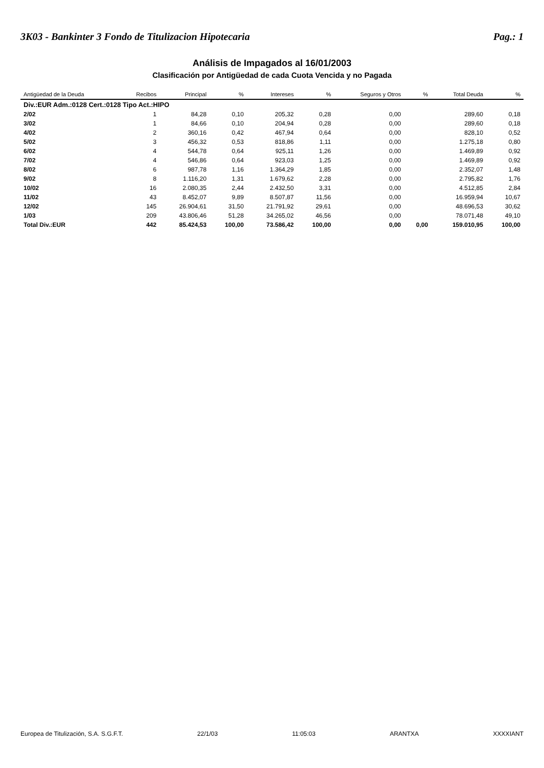3K03 - Bankinter 3 Fondo de Titulizacion Hipotecaria Pag.: 1
Análisis de Impagados al 16/01/2003
Clasificación por Antigüedad de cada Cuota Vencida y no Pagada
| Antigüedad de la Deuda | Recibos | Principal | % | Intereses | % | Seguros y Otros | % | Total Deuda | % |
| --- | --- | --- | --- | --- | --- | --- | --- | --- | --- |
| Div.:EUR Adm.:0128 Cert.:0128 Tipo Act.:HIPO | | | | | | | | | |
| 2/02 | 1 | 84,28 | 0,10 | 205,32 | 0,28 | 0,00 | | 289,60 | 0,18 |
| 3/02 | 1 | 84,66 | 0,10 | 204,94 | 0,28 | 0,00 | | 289,60 | 0,18 |
| 4/02 | 2 | 360,16 | 0,42 | 467,94 | 0,64 | 0,00 | | 828,10 | 0,52 |
| 5/02 | 3 | 456,32 | 0,53 | 818,86 | 1,11 | 0,00 | | 1.275,18 | 0,80 |
| 6/02 | 4 | 544,78 | 0,64 | 925,11 | 1,26 | 0,00 | | 1.469,89 | 0,92 |
| 7/02 | 4 | 546,86 | 0,64 | 923,03 | 1,25 | 0,00 | | 1.469,89 | 0,92 |
| 8/02 | 6 | 987,78 | 1,16 | 1.364,29 | 1,85 | 0,00 | | 2.352,07 | 1,48 |
| 9/02 | 8 | 1.116,20 | 1,31 | 1.679,62 | 2,28 | 0,00 | | 2.795,82 | 1,76 |
| 10/02 | 16 | 2.080,35 | 2,44 | 2.432,50 | 3,31 | 0,00 | | 4.512,85 | 2,84 |
| 11/02 | 43 | 8.452,07 | 9,89 | 8.507,87 | 11,56 | 0,00 | | 16.959,94 | 10,67 |
| 12/02 | 145 | 26.904,61 | 31,50 | 21.791,92 | 29,61 | 0,00 | | 48.696,53 | 30,62 |
| 1/03 | 209 | 43.806,46 | 51,28 | 34.265,02 | 46,56 | 0,00 | | 78.071,48 | 49,10 |
| Total Div.:EUR | 442 | 85.424,53 | 100,00 | 73.586,42 | 100,00 | 0,00 | 0,00 | 159.010,95 | 100,00 |
Europea de Titulización, S.A. S.G.F.T. 22/1/03 11:05:03 ARANTXA XXXXIANT